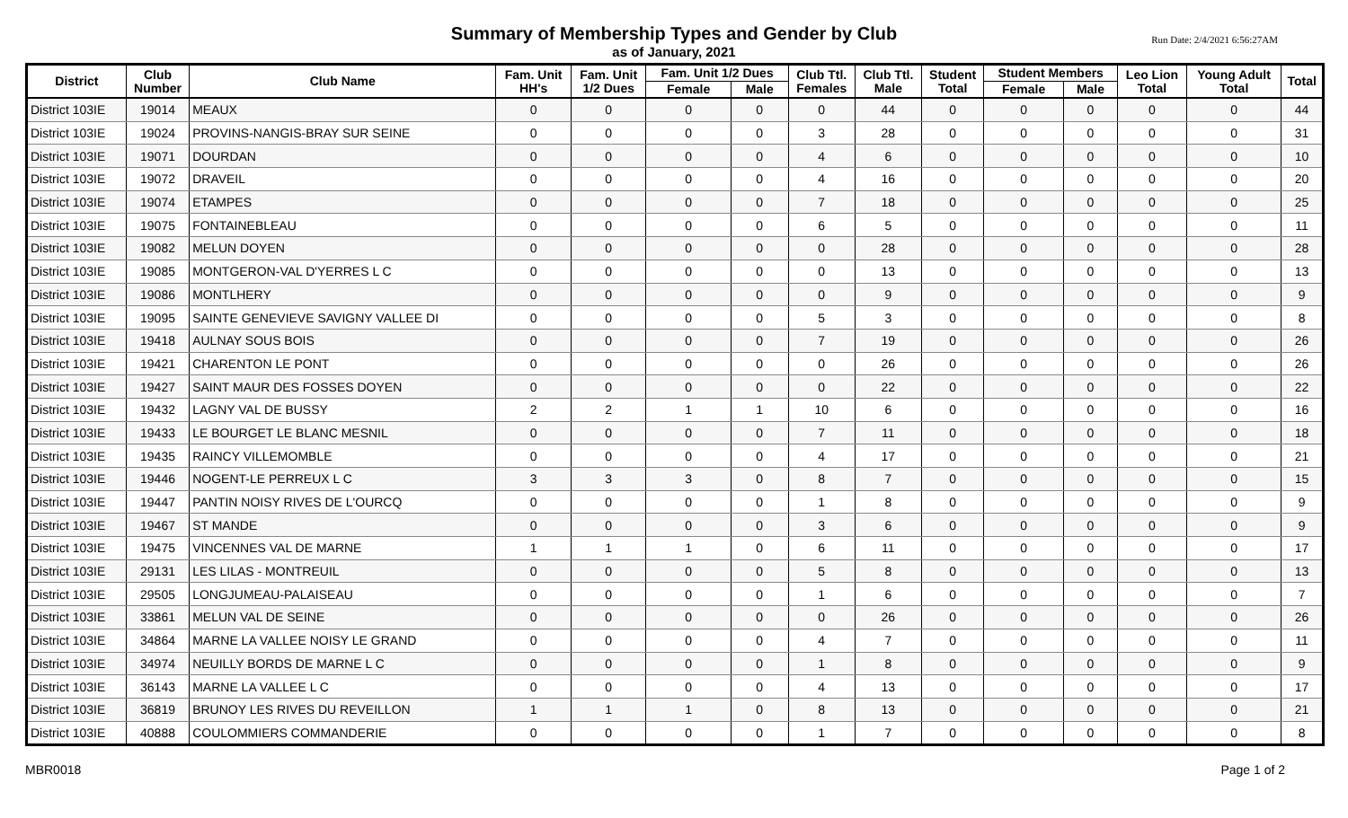Summary of Membership Types and Gender by Club
as of January, 2021
Run Date: 2/4/2021 6:56:27AM
| District | Club Number | Club Name | Fam. Unit HH's | Fam. Unit 1/2 Dues | Fam. Unit 1/2 Dues | | Club Ttl. Females | Club Ttl. Male | Student Total | Student Members | | Leo Lion Total | Young Adult Total | Total |
| --- | --- | --- | --- | --- | --- | --- | --- | --- | --- | --- | --- | --- | --- | --- |
| | | | | | Female | Male | | | | Female | Male | | | |
| District 103IE | 19014 | MEAUX | 0 | 0 | 0 | 0 | 0 | 44 | 0 | 0 | 0 | 0 | 0 | 44 |
| District 103IE | 19024 | PROVINS-NANGIS-BRAY SUR SEINE | 0 | 0 | 0 | 0 | 3 | 28 | 0 | 0 | 0 | 0 | 0 | 31 |
| District 103IE | 19071 | DOURDAN | 0 | 0 | 0 | 0 | 4 | 6 | 0 | 0 | 0 | 0 | 0 | 10 |
| District 103IE | 19072 | DRAVEIL | 0 | 0 | 0 | 0 | 4 | 16 | 0 | 0 | 0 | 0 | 0 | 20 |
| District 103IE | 19074 | ETAMPES | 0 | 0 | 0 | 0 | 7 | 18 | 0 | 0 | 0 | 0 | 0 | 25 |
| District 103IE | 19075 | FONTAINEBLEAU | 0 | 0 | 0 | 0 | 6 | 5 | 0 | 0 | 0 | 0 | 0 | 11 |
| District 103IE | 19082 | MELUN DOYEN | 0 | 0 | 0 | 0 | 0 | 28 | 0 | 0 | 0 | 0 | 0 | 28 |
| District 103IE | 19085 | MONTGERON-VAL D'YERRES L C | 0 | 0 | 0 | 0 | 0 | 13 | 0 | 0 | 0 | 0 | 0 | 13 |
| District 103IE | 19086 | MONTLHERY | 0 | 0 | 0 | 0 | 0 | 9 | 0 | 0 | 0 | 0 | 0 | 9 |
| District 103IE | 19095 | SAINTE GENEVIEVE SAVIGNY VALLEE DI | 0 | 0 | 0 | 0 | 5 | 3 | 0 | 0 | 0 | 0 | 0 | 8 |
| District 103IE | 19418 | AULNAY SOUS BOIS | 0 | 0 | 0 | 0 | 7 | 19 | 0 | 0 | 0 | 0 | 0 | 26 |
| District 103IE | 19421 | CHARENTON LE PONT | 0 | 0 | 0 | 0 | 0 | 26 | 0 | 0 | 0 | 0 | 0 | 26 |
| District 103IE | 19427 | SAINT MAUR DES FOSSES DOYEN | 0 | 0 | 0 | 0 | 0 | 22 | 0 | 0 | 0 | 0 | 0 | 22 |
| District 103IE | 19432 | LAGNY VAL DE BUSSY | 2 | 2 | 1 | 1 | 10 | 6 | 0 | 0 | 0 | 0 | 0 | 16 |
| District 103IE | 19433 | LE BOURGET LE BLANC MESNIL | 0 | 0 | 0 | 0 | 7 | 11 | 0 | 0 | 0 | 0 | 0 | 18 |
| District 103IE | 19435 | RAINCY VILLEMOMBLE | 0 | 0 | 0 | 0 | 4 | 17 | 0 | 0 | 0 | 0 | 0 | 21 |
| District 103IE | 19446 | NOGENT-LE PERREUX L C | 3 | 3 | 3 | 0 | 8 | 7 | 0 | 0 | 0 | 0 | 0 | 15 |
| District 103IE | 19447 | PANTIN NOISY RIVES DE L'OURCQ | 0 | 0 | 0 | 0 | 1 | 8 | 0 | 0 | 0 | 0 | 0 | 9 |
| District 103IE | 19467 | ST MANDE | 0 | 0 | 0 | 0 | 3 | 6 | 0 | 0 | 0 | 0 | 0 | 9 |
| District 103IE | 19475 | VINCENNES VAL DE MARNE | 1 | 1 | 1 | 0 | 6 | 11 | 0 | 0 | 0 | 0 | 0 | 17 |
| District 103IE | 29131 | LES LILAS - MONTREUIL | 0 | 0 | 0 | 0 | 5 | 8 | 0 | 0 | 0 | 0 | 0 | 13 |
| District 103IE | 29505 | LONGJUMEAU-PALAISEAU | 0 | 0 | 0 | 0 | 1 | 6 | 0 | 0 | 0 | 0 | 0 | 7 |
| District 103IE | 33861 | MELUN VAL DE SEINE | 0 | 0 | 0 | 0 | 0 | 26 | 0 | 0 | 0 | 0 | 0 | 26 |
| District 103IE | 34864 | MARNE LA VALLEE NOISY LE GRAND | 0 | 0 | 0 | 0 | 4 | 7 | 0 | 0 | 0 | 0 | 0 | 11 |
| District 103IE | 34974 | NEUILLY BORDS DE MARNE L C | 0 | 0 | 0 | 0 | 1 | 8 | 0 | 0 | 0 | 0 | 0 | 9 |
| District 103IE | 36143 | MARNE LA VALLEE L C | 0 | 0 | 0 | 0 | 4 | 13 | 0 | 0 | 0 | 0 | 0 | 17 |
| District 103IE | 36819 | BRUNOY LES RIVES DU REVEILLON | 1 | 1 | 1 | 0 | 8 | 13 | 0 | 0 | 0 | 0 | 0 | 21 |
| District 103IE | 40888 | COULOMMIERS COMMANDERIE | 0 | 0 | 0 | 0 | 1 | 7 | 0 | 0 | 0 | 0 | 0 | 8 |
MBR0018 Page 1 of 2